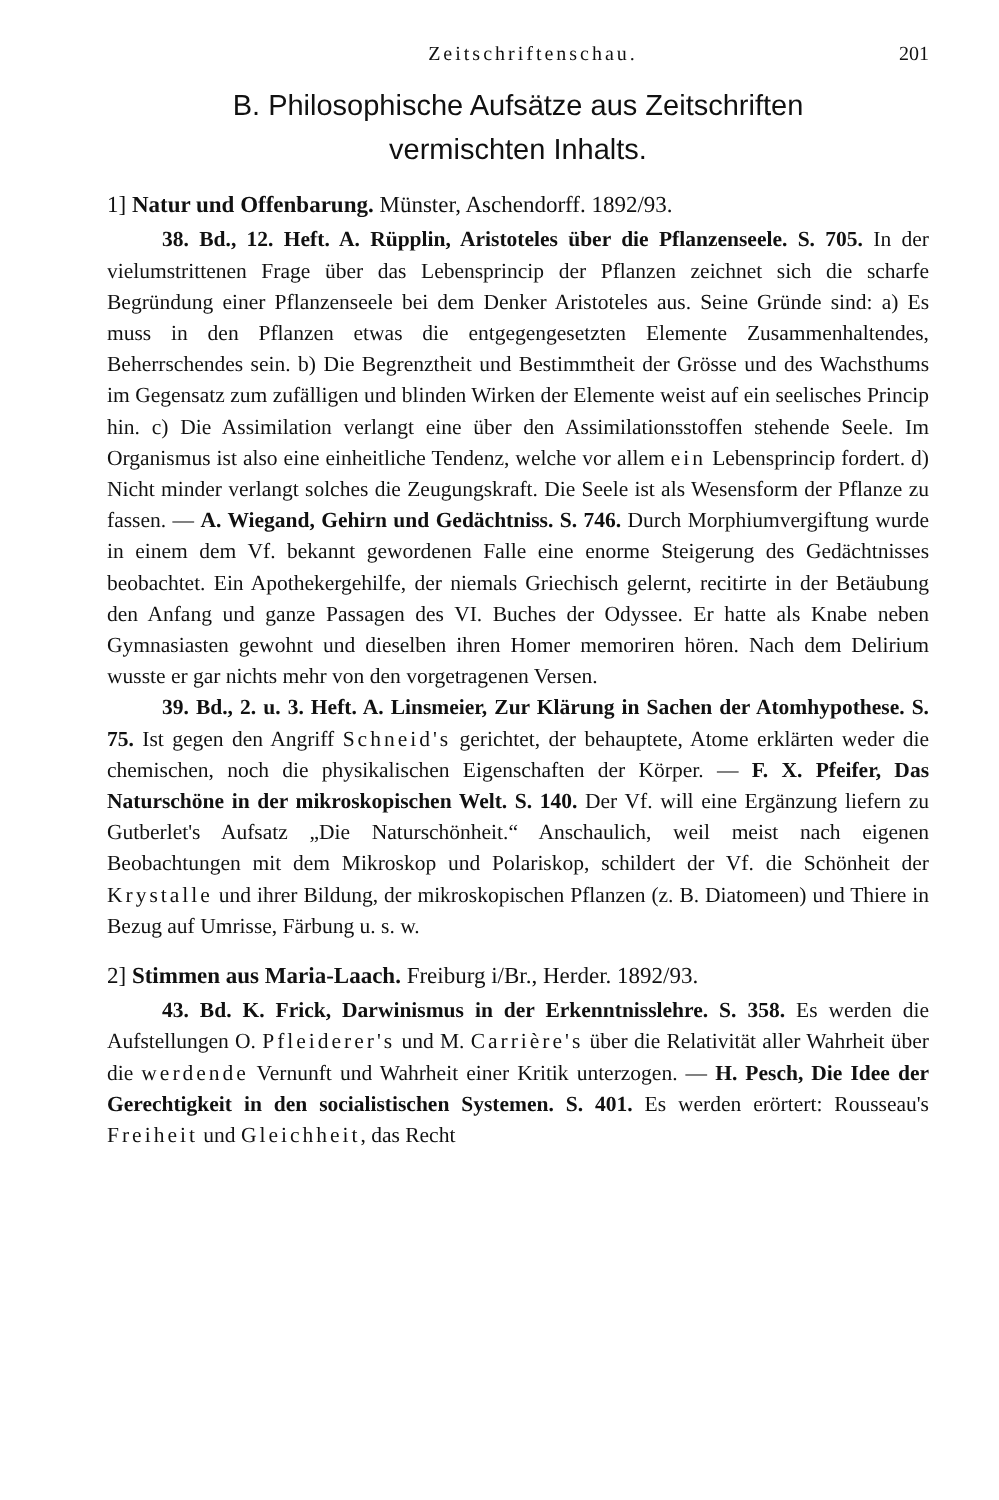Zeitschriftenschau. 201
B. Philosophische Aufsätze aus Zeitschriften
vermischten Inhalts.
1] Natur und Offenbarung. Münster, Aschendorff. 1892/93.
38. Bd., 12. Heft. A. Rüpplin, Aristoteles über die Pflanzenseele. S. 705. In der vielumstrittenen Frage über das Lebensprincip der Pflanzen zeichnet sich die scharfe Begründung einer Pflanzenseele bei dem Denker Aristoteles aus. Seine Gründe sind: a) Es muss in den Pflanzen etwas die entgegengesetzten Elemente Zusammenhaltendes, Beherrschendes sein. b) Die Begrenztheit und Bestimmtheit der Grösse und des Wachsthums im Gegensatz zum zufälligen und blinden Wirken der Elemente weist auf ein seelisches Princip hin. c) Die Assimilation verlangt eine über den Assimilationsstoffen stehende Seele. Im Organismus ist also eine einheitliche Tendenz, welche vor allem ein Lebensprincip fordert. d) Nicht minder verlangt solches die Zeugungskraft. Die Seele ist als Wesensform der Pflanze zu fassen. — A. Wiegand, Gehirn und Gedächtniss. S. 746. Durch Morphiumvergiftung wurde in einem dem Vf. bekannt gewordenen Falle eine enorme Steigerung des Gedächtnisses beobachtet. Ein Apothekergehilfe, der niemals Griechisch gelernt, recitirte in der Betäubung den Anfang und ganze Passagen des VI. Buches der Odyssee. Er hatte als Knabe neben Gymnasiasten gewohnt und dieselben ihren Homer memoriren hören. Nach dem Delirium wusste er gar nichts mehr von den vorgetragenen Versen.
39. Bd., 2. u. 3. Heft. A. Linsmeier, Zur Klärung in Sachen der Atomhypothese. S. 75. Ist gegen den Angriff Schneid's gerichtet, der behauptete, Atome erklärten weder die chemischen, noch die physikalischen Eigenschaften der Körper. — F. X. Pfeifer, Das Naturschöne in der mikroskopischen Welt. S. 140. Der Vf. will eine Ergänzung liefern zu Gutberlet's Aufsatz „Die Naturschönheit.“ Anschaulich, weil meist nach eigenen Beobachtungen mit dem Mikroskop und Polariskop, schildert der Vf. die Schönheit der Krystalle und ihrer Bildung, der mikroskopischen Pflanzen (z. B. Diatomeen) und Thiere in Bezug auf Umrisse, Färbung u. s. w.
2] Stimmen aus Maria-Laach. Freiburg i/Br., Herder. 1892/93.
43. Bd. K. Frick, Darwinismus in der Erkenntnisslehre. S. 358. Es werden die Aufstellungen O. Pfleiderer's und M. Carrière's über die Relativität aller Wahrheit über die werdende Vernunft und Wahrheit einer Kritik unterzogen. — H. Pesch, Die Idee der Gerechtigkeit in den socialistischen Systemen. S. 401. Es werden erörtert: Rousseau's Freiheit und Gleichheit, das Recht